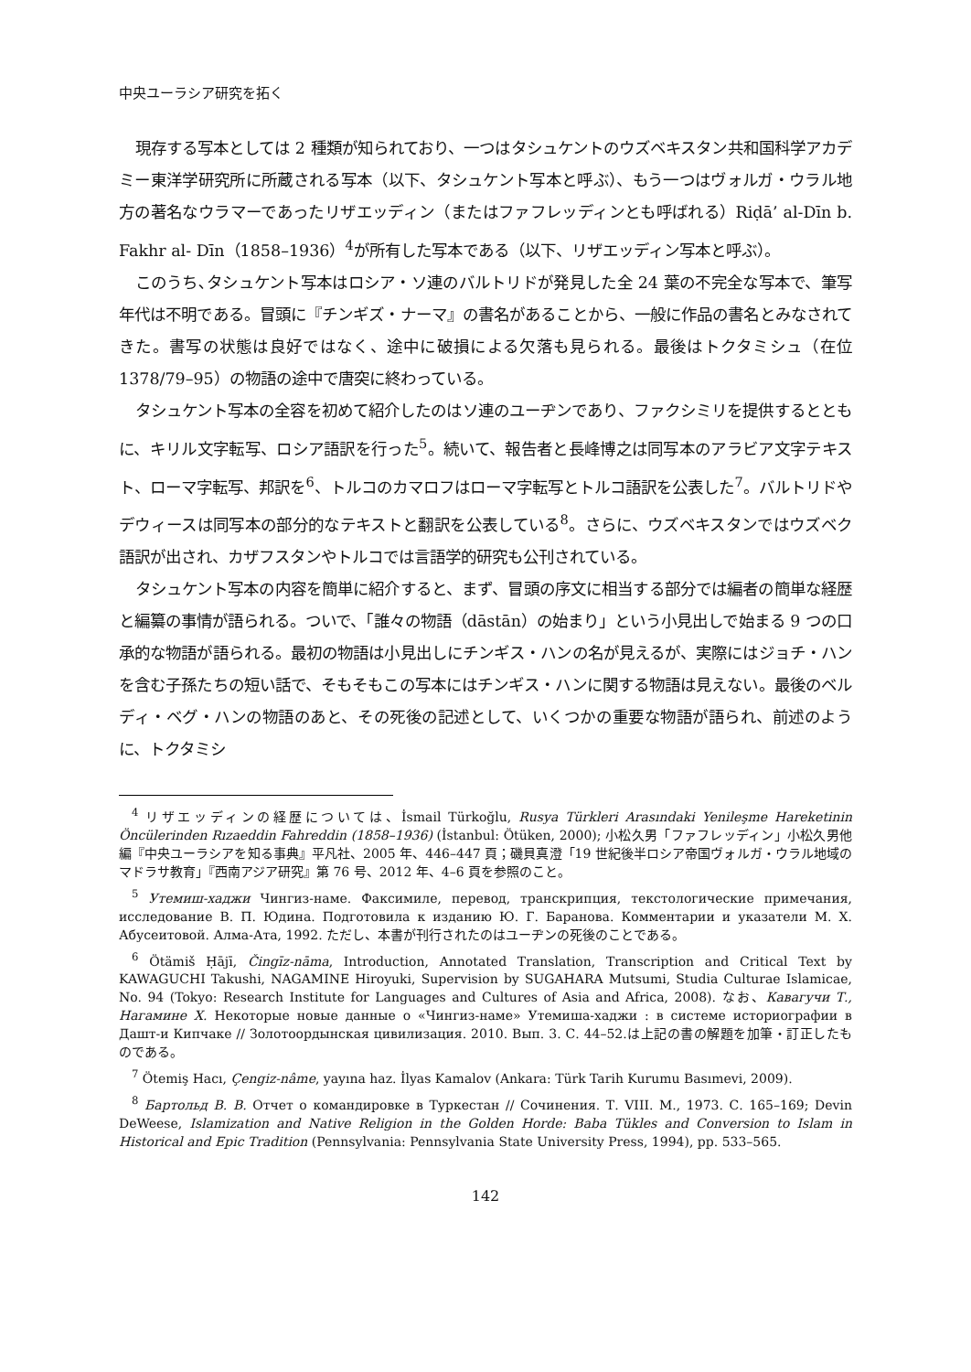中央ユーラシア研究を拓く
現存する写本としては 2 種類が知られており、一つはタシュケントのウズベキスタン共和国科学アカデミー東洋学研究所に所蔵される写本（以下、タシュケント写本と呼ぶ）、もう一つはヴォルガ・ウラル地方の著名なウラマーであったリザエッディン（またはファフレッディンとも呼ばれる）Riḍā’ al-Dīn b. Fakhr al- Dīn（1858–1936）<sup>4</sup>が所有した写本である（以下、リザエッディン写本と呼ぶ）。
このうち､タシュケント写本はロシア・ソ連のバルトリドが発見した全 24 葉の不完全な写本で、筆写年代は不明である。冒頭に『チンギズ・ナーマ』の書名があることから、一般に作品の書名とみなされてきた。書写の状態は良好ではなく、途中に破損による欠落も見られる。最後はトクタミシュ（在位 1378/79–95）の物語の途中で唐突に終わっている。
タシュケント写本の全容を初めて紹介したのはソ連のユーヂンであり、ファクシミリを提供するとともに、キリル文字転写、ロシア語訳を行った<sup>5</sup>。続いて、報告者と長峰博之は同写本のアラビア文字テキスト、ローマ字転写、邦訳を<sup>6</sup>、トルコのカマロフはローマ字転写とトルコ語訳を公表した<sup>7</sup>。バルトリドやデウィースは同写本の部分的なテキストと翻訳を公表している<sup>8</sup>。さらに、ウズベキスタンではウズベク語訳が出され、カザフスタンやトルコでは言語学的研究も公刊されている。
タシュケント写本の内容を簡単に紹介すると、まず、冒頭の序文に相当する部分では編者の簡単な経歴と編纂の事情が語られる。ついで、「誰々の物語（dāstān）の始まり」という小見出しで始まる 9 つの口承的な物語が語られる。最初の物語は小見出しにチンギス・ハンの名が見えるが、実際にはジョチ・ハンを含む子孫たちの短い話で、そもそもこの写本にはチンギス・ハンに関する物語は見えない。最後のベルディ・ベグ・ハンの物語のあと、その死後の記述として、いくつかの重要な物語が語られ、前述のように、トクタミシ
<sup>4</sup> リザエッディンの経歴については、İsmail Türkoğlu, Rusya Türkleri Arasındaki Yenileşme Hareketinin Öncülerinden Rızaeddin Fahreddin (1858–1936) (İstanbul: Ötüken, 2000); 小松久男「ファフレッディン」小松久男他編『中央ユーラシアを知る事典』平凡社、2005 年、446–447 頁；磯貝真澄「19 世紀後半ロシア帝国ヴォルガ・ウラル地域のマドラサ教育」『西南アジア研究』第 76 号、2012 年、4–6 頁を参照のこと。
<sup>5</sup> Утемиш-хаджи Чингиз-наме. Факсимиле, перевод, транскрипция, текстологические примечания, исследование В. П. Юдина. Подготовила к изданию Ю. Г. Баранова. Комментарии и указатели М. Х. Абусеитовой. Алма-Ата, 1992. ただし、本書が刊行されたのはユーヂンの死後のことである。
<sup>6</sup> Ötämiš Ḥājī, Čingīz-nāma, Introduction, Annotated Translation, Transcription and Critical Text by KAWAGUCHI Takushi, NAGAMINE Hiroyuki, Supervision by SUGAHARA Mutsumi, Studia Culturae Islamicae, No. 94 (Tokyo: Research Institute for Languages and Cultures of Asia and Africa, 2008). なお、Кавагучи Т., Нагамине Х. Некоторые новые данные о «Чингиз-наме» Утемиша-хаджи : в системе историографии в Дашт-и Кипчаке // Золотоордынская цивилизация. 2010. Вып. 3. С. 44–52.は上記の書の解題を加筆・訂正したものである。
<sup>7</sup> Ötemiş Hacı, Çengiz-nâme, yayına haz. İlyas Kamalov (Ankara: Türk Tarih Kurumu Basımevi, 2009).
<sup>8</sup> Бартольд В. В. Отчет о командировке в Туркестан // Сочинения. Т. VIII. М., 1973. С. 165–169; Devin DeWeese, Islamization and Native Religion in the Golden Horde: Baba Tükles and Conversion to Islam in Historical and Epic Tradition (Pennsylvania: Pennsylvania State University Press, 1994), pp. 533–565.
142